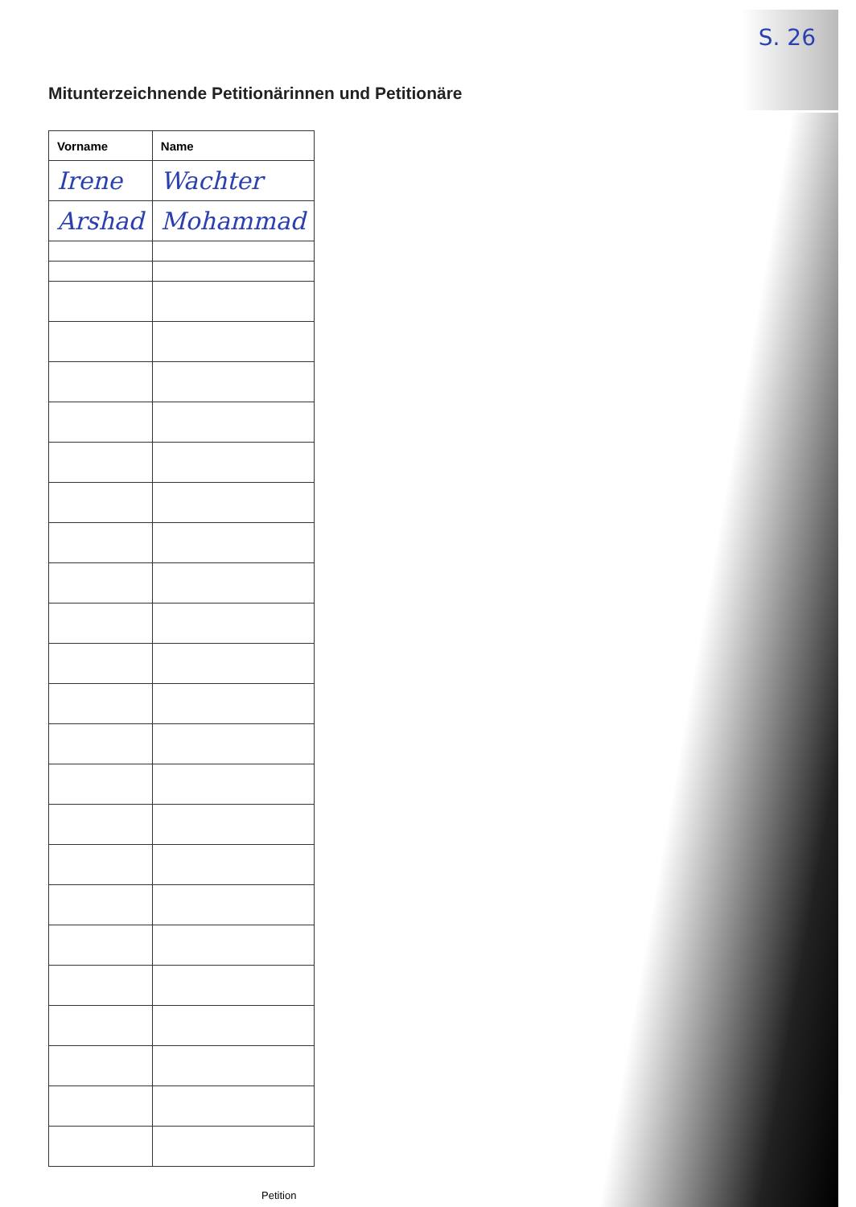S. 26
Mitunterzeichnende Petitionärinnen und Petitionäre
| Vorname | Name |
| --- | --- |
| Irene | Wachter |
| Arshad | Mohammad |
Petition